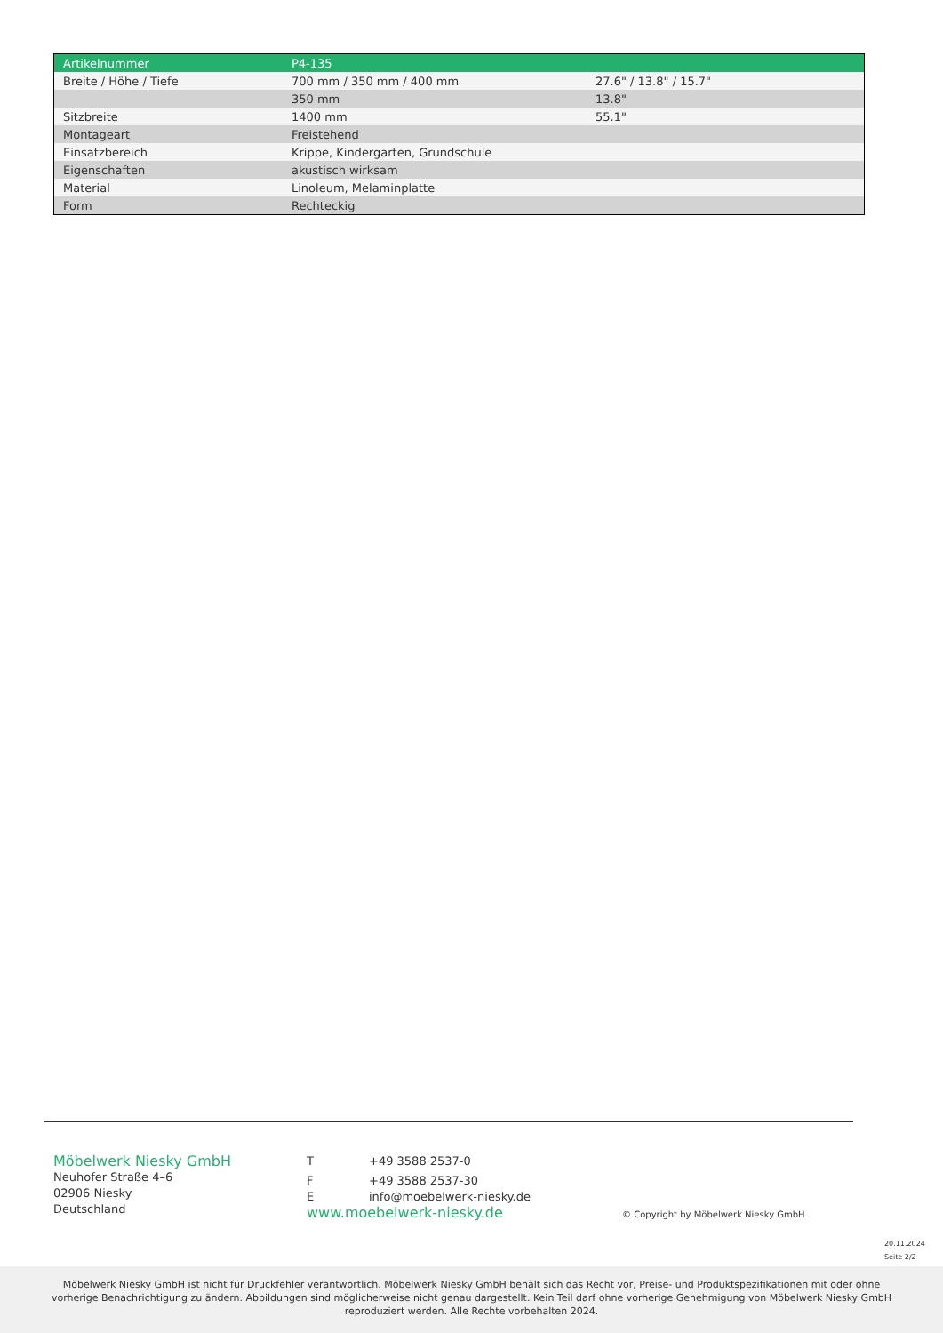| Artikelnummer | P4-135 | |
| --- | --- | --- |
| Breite / Höhe / Tiefe | 700 mm / 350 mm / 400 mm | 27.6" / 13.8" / 15.7" |
| | 350 mm | 13.8" |
| Sitzbreite | 1400 mm | 55.1" |
| Montageart | Freistehend | |
| Einsatzbereich | Krippe, Kindergarten, Grundschule | |
| Eigenschaften | akustisch wirksam | |
| Material | Linoleum, Melaminplatte | |
| Form | Rechteckig | |
Möbelwerk Niesky GmbH
Neuhofer Straße 4–6
02906 Niesky
Deutschland
T +49 3588 2537-0
F +49 3588 2537-30
Einfo@moebelwerk-niesky.de
www.moebelwerk-niesky.de
© Copyright by Möbelwerk Niesky GmbH
20.11.2024
Seite 2/2
Möbelwerk Niesky GmbH ist nicht für Druckfehler verantwortlich. Möbelwerk Niesky GmbH behält sich das Recht vor, Preise- und Produktspezifikationen mit oder ohne vorherige Benachrichtigung zu ändern. Abbildungen sind möglicherweise nicht genau dargestellt. Kein Teil darf ohne vorherige Genehmigung von Möbelwerk Niesky GmbH reproduziert werden. Alle Rechte vorbehalten 2024.